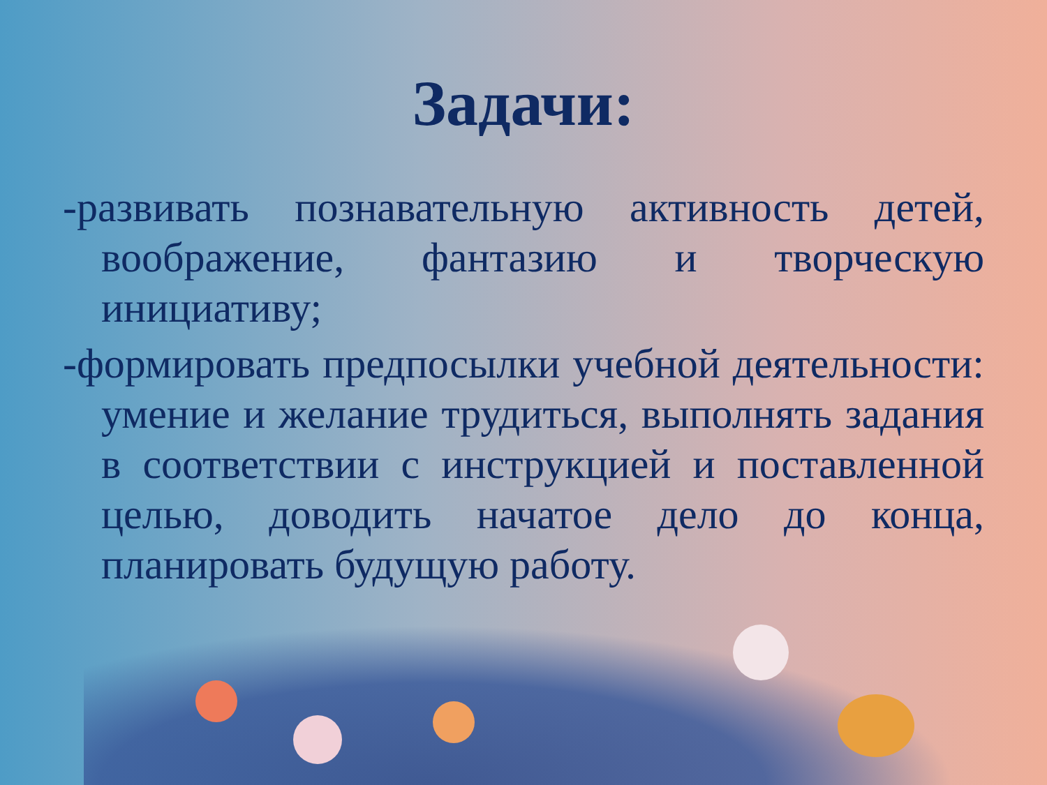Задачи:
-развивать познавательную активность детей, воображение, фантазию и творческую инициативу;
-формировать предпосылки учебной деятельности: умение и желание трудиться, выполнять задания в соответствии с инструкцией и поставленной целью, доводить начатое дело до конца, планировать будущую работу.